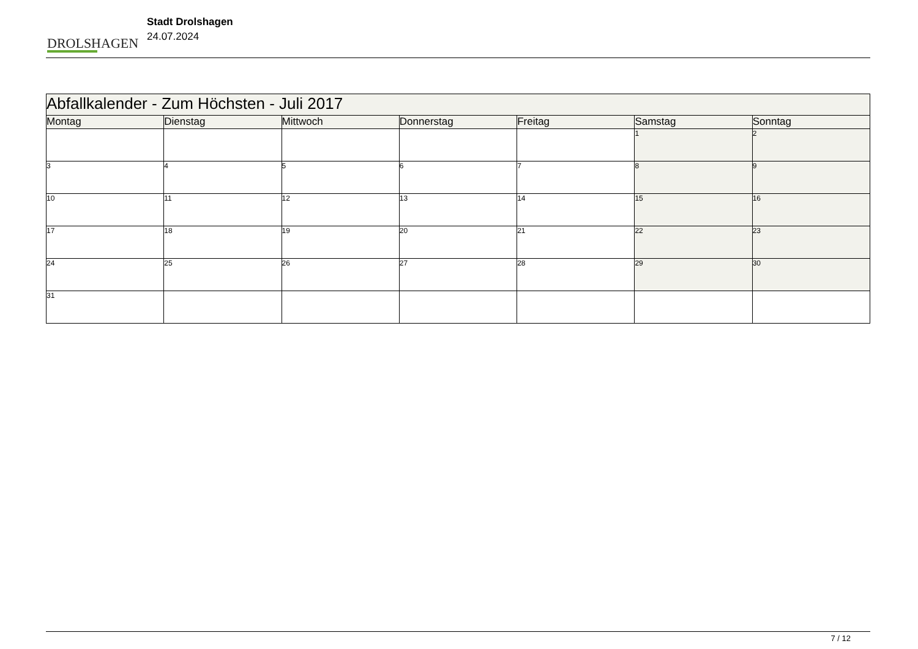DROLSHAGEN
Stadt Drolshagen
24.07.2024
| Abfallkalender - Zum Höchsten - Juli 2017 | | | | | | |
| --- | --- | --- | --- | --- | --- | --- |
| Montag | Dienstag | Mittwoch | Donnerstag | Freitag | Samstag | Sonntag |
| | | | | | 1 | 2 |
| 3 | 4 | 5 | 6 | 7 | 8 | 9 |
| 10 | 11 | 12 | 13 | 14 | 15 | 16 |
| 17 | 18 | 19 | 20 | 21 | 22 | 23 |
| 24 | 25 | 26 | 27 | 28 | 29 | 30 |
| 31 | | | | | | |
7 / 12